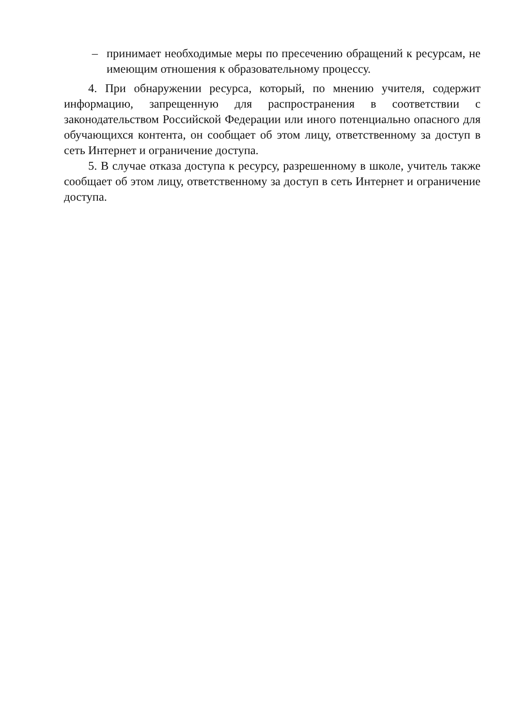– принимает необходимые меры по пресечению обращений к ресурсам, не имеющим отношения к образовательному процессу.
4. При обнаружении ресурса, который, по мнению учителя, содержит информацию, запрещенную для распространения в соответствии с законодательством Российской Федерации или иного потенциально опасного для обучающихся контента, он сообщает об этом лицу, ответственному за доступ в сеть Интернет и ограничение доступа.
5. В случае отказа доступа к ресурсу, разрешенному в школе, учитель также сообщает об этом лицу, ответственному за доступ в сеть Интернет и ограничение доступа.